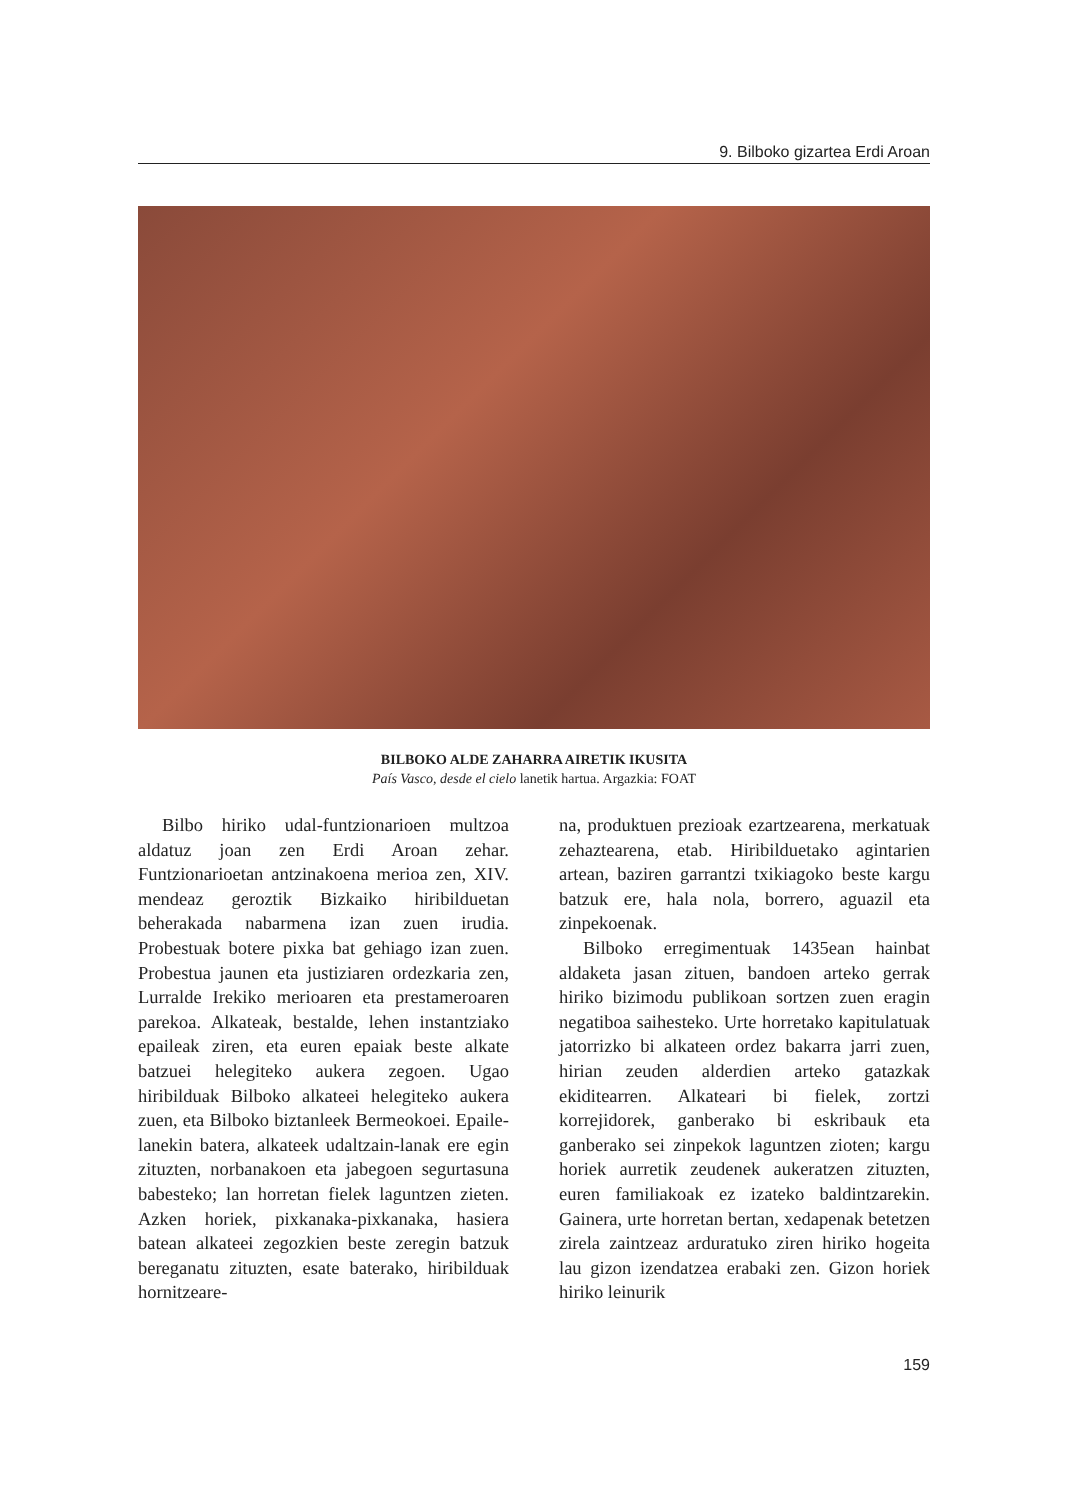9. Bilboko gizartea Erdi Aroan
BILBOKO ALDE ZAHARRA AIRETIK IKUSITA
País Vasco, desde el cielo lanetik hartua. Argazkia: FOAT
Bilbo hiriko udal-funtzionarioen multzoa aldatuz joan zen Erdi Aroan zehar. Funtzionarioetan antzinakoena merioa zen, XIV. mendeaz geroztik Bizkaiko hiribilduetan beherakada nabarmena izan zuen irudia. Probestuak botere pixka bat gehiago izan zuen. Probestua jaunen eta justiziaren ordezkaria zen, Lurralde Irekiko merioaren eta prestameroaren parekoa. Alkateak, bestalde, lehen instantziako epaileak ziren, eta euren epaiak beste alkate batzuei helegiteko aukera zegoen. Ugao hiribilduak Bilboko alkateei helegiteko aukera zuen, eta Bilboko biztanleek Bermeokoei. Epaile-lanekin batera, alkateek udaltzain-lanak ere egin zituzten, norbanakoen eta jabegoen segurtasuna babesteko; lan horretan fielek laguntzen zieten. Azken horiek, pixkanaka-pixkanaka, hasiera batean alkateei zegozkien beste zeregin batzuk bereganatu zituzten, esate baterako, hiribilduak hornitzeare-
na, produktuen prezioak ezartzearena, merkatuak zehaztearena, etab. Hiribilduetako agintarien artean, baziren garrantzi txikiagoko beste kargu batzuk ere, hala nola, borrero, aguazil eta zinpekoenak.
Bilboko erregimentuak 1435ean hainbat aldaketa jasan zituen, bandoen arteko gerrak hiriko bizimodu publikoan sortzen zuen eragin negatiboa saihesteko. Urte horretako kapitulatuak jatorrizko bi alkateen ordez bakarra jarri zuen, hirian zeuden alderdien arteko gatazkak ekiditearren. Alkateari bi fielek, zortzi korrejidorek, ganberako bi eskribauk eta ganberako sei zinpekok laguntzen zioten; kargu horiek aurretik zeudenek aukeratzen zituzten, euren familiakoak ez izateko baldintzarekin. Gainera, urte horretan bertan, xedapenak betetzen zirela zaintzeaz arduratuko ziren hiriko hogeita lau gizon izendatzea erabaki zen. Gizon horiek hiriko leinurik
159